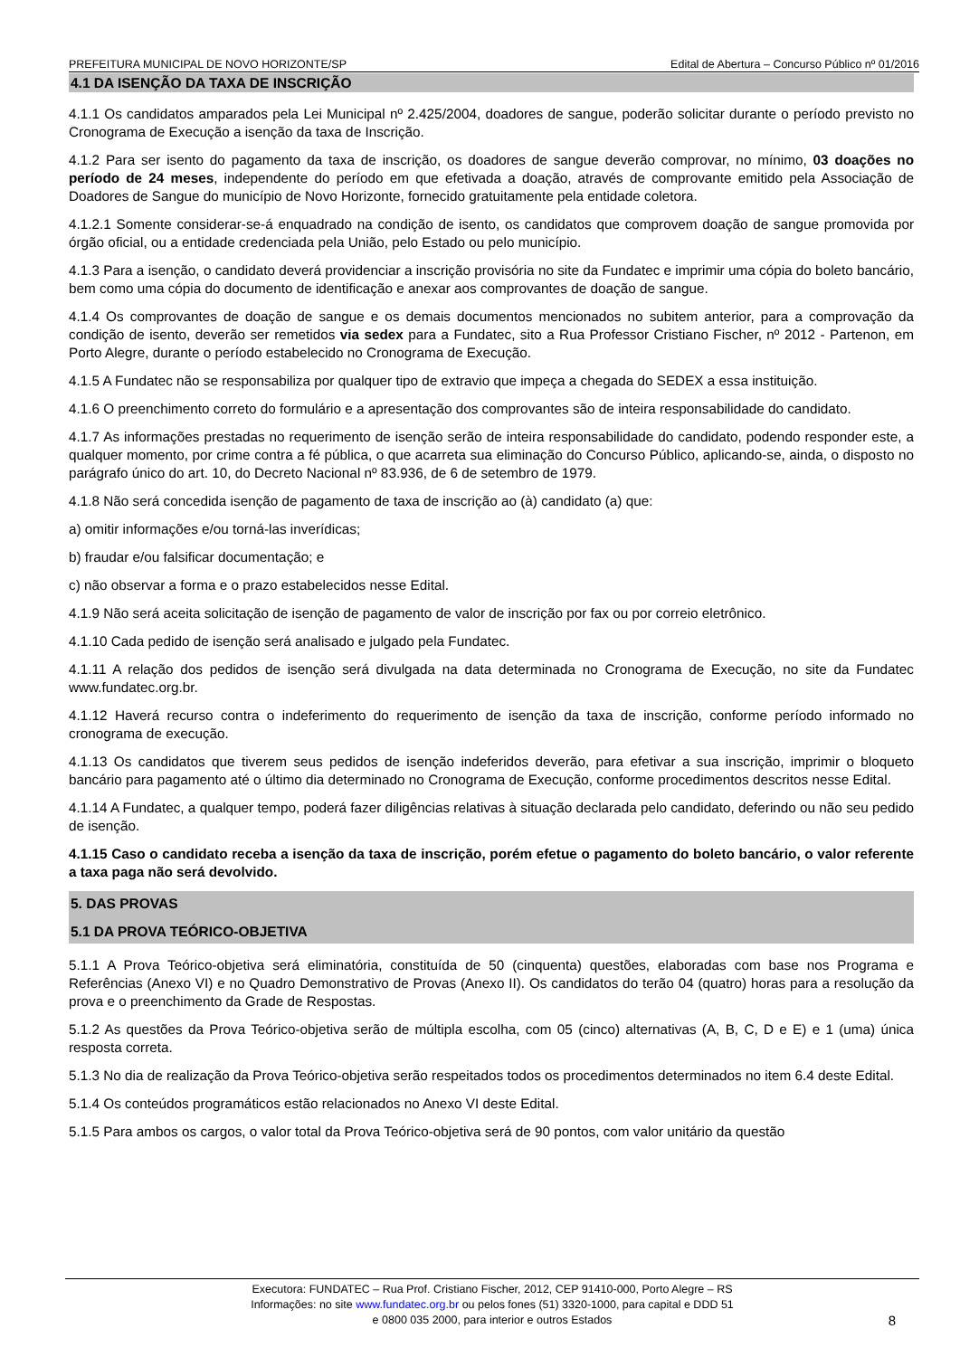PREFEITURA MUNICIPAL DE NOVO HORIZONTE/SP Edital de Abertura – Concurso Público nº 01/2016
4.1 DA ISENÇÃO DA TAXA DE INSCRIÇÃO
4.1.1 Os candidatos amparados pela Lei Municipal nº 2.425/2004, doadores de sangue, poderão solicitar durante o período previsto no Cronograma de Execução a isenção da taxa de Inscrição.
4.1.2 Para ser isento do pagamento da taxa de inscrição, os doadores de sangue deverão comprovar, no mínimo, 03 doações no período de 24 meses, independente do período em que efetivada a doação, através de comprovante emitido pela Associação de Doadores de Sangue do município de Novo Horizonte, fornecido gratuitamente pela entidade coletora.
4.1.2.1 Somente considerar-se-á enquadrado na condição de isento, os candidatos que comprovem doação de sangue promovida por órgão oficial, ou a entidade credenciada pela União, pelo Estado ou pelo município.
4.1.3 Para a isenção, o candidato deverá providenciar a inscrição provisória no site da Fundatec e imprimir uma cópia do boleto bancário, bem como uma cópia do documento de identificação e anexar aos comprovantes de doação de sangue.
4.1.4 Os comprovantes de doação de sangue e os demais documentos mencionados no subitem anterior, para a comprovação da condição de isento, deverão ser remetidos via sedex para a Fundatec, sito a Rua Professor Cristiano Fischer, nº 2012 - Partenon, em Porto Alegre, durante o período estabelecido no Cronograma de Execução.
4.1.5 A Fundatec não se responsabiliza por qualquer tipo de extravio que impeça a chegada do SEDEX a essa instituição.
4.1.6 O preenchimento correto do formulário e a apresentação dos comprovantes são de inteira responsabilidade do candidato.
4.1.7 As informações prestadas no requerimento de isenção serão de inteira responsabilidade do candidato, podendo responder este, a qualquer momento, por crime contra a fé pública, o que acarreta sua eliminação do Concurso Público, aplicando-se, ainda, o disposto no parágrafo único do art. 10, do Decreto Nacional nº 83.936, de 6 de setembro de 1979.
4.1.8 Não será concedida isenção de pagamento de taxa de inscrição ao (à) candidato (a) que:
a) omitir informações e/ou torná-las inverídicas;
b) fraudar e/ou falsificar documentação; e
c) não observar a forma e o prazo estabelecidos nesse Edital.
4.1.9 Não será aceita solicitação de isenção de pagamento de valor de inscrição por fax ou por correio eletrônico.
4.1.10 Cada pedido de isenção será analisado e julgado pela Fundatec.
4.1.11 A relação dos pedidos de isenção será divulgada na data determinada no Cronograma de Execução, no site da Fundatec www.fundatec.org.br.
4.1.12 Haverá recurso contra o indeferimento do requerimento de isenção da taxa de inscrição, conforme período informado no cronograma de execução.
4.1.13 Os candidatos que tiverem seus pedidos de isenção indeferidos deverão, para efetivar a sua inscrição, imprimir o bloqueto bancário para pagamento até o último dia determinado no Cronograma de Execução, conforme procedimentos descritos nesse Edital.
4.1.14 A Fundatec, a qualquer tempo, poderá fazer diligências relativas à situação declarada pelo candidato, deferindo ou não seu pedido de isenção.
4.1.15 Caso o candidato receba a isenção da taxa de inscrição, porém efetue o pagamento do boleto bancário, o valor referente a taxa paga não será devolvido.
5. DAS PROVAS
5.1 DA PROVA TEÓRICO-OBJETIVA
5.1.1 A Prova Teórico-objetiva será eliminatória, constituída de 50 (cinquenta) questões, elaboradas com base nos Programa e Referências (Anexo VI) e no Quadro Demonstrativo de Provas (Anexo II). Os candidatos do terão 04 (quatro) horas para a resolução da prova e o preenchimento da Grade de Respostas.
5.1.2 As questões da Prova Teórico-objetiva serão de múltipla escolha, com 05 (cinco) alternativas (A, B, C, D e E) e 1 (uma) única resposta correta.
5.1.3 No dia de realização da Prova Teórico-objetiva serão respeitados todos os procedimentos determinados no item 6.4 deste Edital.
5.1.4 Os conteúdos programáticos estão relacionados no Anexo VI deste Edital.
5.1.5 Para ambos os cargos, o valor total da Prova Teórico-objetiva será de 90 pontos, com valor unitário da questão
Executora: FUNDATEC – Rua Prof. Cristiano Fischer, 2012, CEP 91410-000, Porto Alegre – RS
Informações: no site www.fundatec.org.br ou pelos fones (51) 3320-1000, para capital e DDD 51
e 0800 035 2000, para interior e outros Estados
8